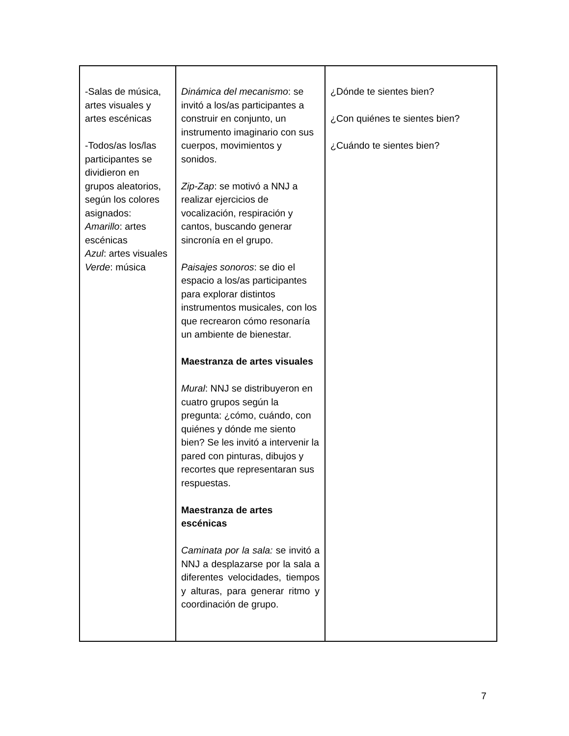| -Salas de música, artes visuales y artes escénicas -Todos/as los/las participantes se dividieron en grupos aleatorios, según los colores asignados: Amarillo : artes escénicas Azul : artes visuales Verde : música | Dinámica del mecanismo : se invitó a los/as participantes a construir en conjunto, un instrumento imaginario con sus cuerpos, movimientos y sonidos. Zip-Zap : se motivó a NNJ a realizar ejercicios de vocalización, respiración y cantos, buscando generar sincronía en el grupo. Paisajes sonoros : se dio el espacio a los/as participantes para explorar distintos instrumentos musicales, con los que recrearon cómo resonaría un ambiente de bienestar. Maestranza de artes visuales Mural : NNJ se distribuyeron en cuatro grupos según la pregunta: ¿cómo, cuándo, con quiénes y dónde me siento bien? Se les invitó a intervenir la pared con pinturas, dibujos y recortes que representaran sus respuestas. Maestranza de artes escénicas Caminata por la sala: se invitó a NNJ a desplazarse por la sala a diferentes velocidades, tiempos y alturas, para generar ritmo y coordinación de grupo. | ¿Dónde te sientes bien? ¿Con quiénes te sientes bien? ¿Cuándo te sientes bien? |
7